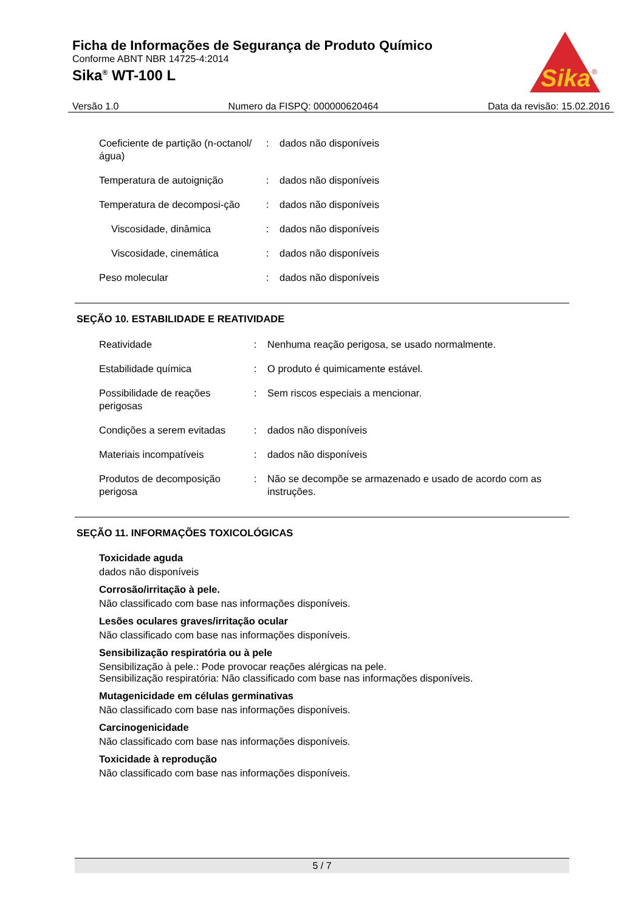Ficha de Informações de Segurança de Produto Químico
Conforme ABNT NBR 14725-4:2014
Sika<sup>®</sup> WT-100 L
Sika
®
Versão 1.0 Numero da FISPQ: 000000620464 Data da revisão: 15.02.2016
| Coeficiente de partição (n-octanol/água) | : | dados não disponíveis |
| Temperatura de autoignição | : | dados não disponíveis |
| Temperatura de decomposi-ção | : | dados não disponíveis |
| Viscosidade, dinâmica | : | dados não disponíveis |
| Viscosidade, cinemática | : | dados não disponíveis |
| Peso molecular | : | dados não disponíveis |
SEÇÃO 10. ESTABILIDADE E REATIVIDADE
| Reatividade | : | Nenhuma reação perigosa, se usado normalmente. |
| Estabilidade química | : | O produto é quimicamente estável. |
| Possibilidade de reações perigosas | : | Sem riscos especiais a mencionar. |
| Condições a serem evitadas | : | dados não disponíveis |
| Materiais incompatíveis | : | dados não disponíveis |
| Produtos de decomposição perigosa | : | Não se decompõe se armazenado e usado de acordo com as instruções. |
SEÇÃO 11. INFORMAÇÕES TOXICOLÓGICAS
Toxicidade aguda
dados não disponíveis
Corrosão/irritação à pele.
Não classificado com base nas informações disponíveis.
Lesões oculares graves/irritação ocular
Não classificado com base nas informações disponíveis.
Sensibilização respiratória ou à pele
Sensibilização à pele.: Pode provocar reações alérgicas na pele.
Sensibilização respiratória: Não classificado com base nas informações disponíveis.
Mutagenicidade em células germinativas
Não classificado com base nas informações disponíveis.
Carcinogenicidade
Não classificado com base nas informações disponíveis.
Toxicidade à reprodução
Não classificado com base nas informações disponíveis.
5 / 7